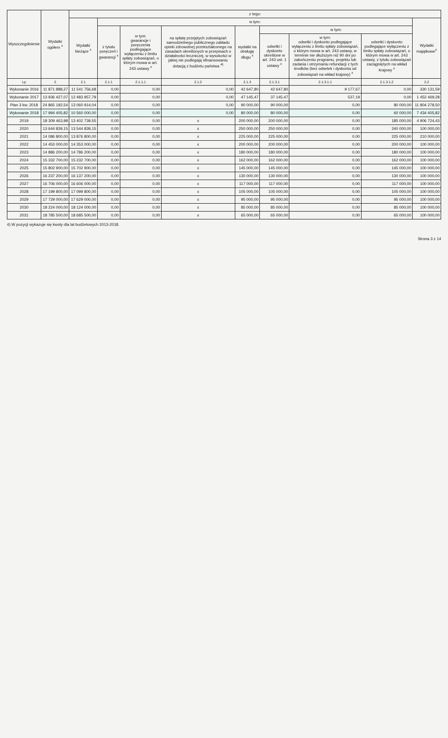| Wyszczególnienie | Wydatki ogółem <sup>x</sup> | z tego: | | | | | | | | |
| --- | --- | --- | --- | --- | --- | --- | --- | --- | --- | --- |
| | | Wydatki bieżące <sup>x</sup> | w tym: | | | | | | | Wydatki majątkowe<sup>x</sup> |
| | | | z tytułu poręczeń i gwarancji <sup>x</sup> | w tym: gwarancje i poręczenia podlegające wyłączeniu z limitu spłaty zobowiązań, o którym mowa w art. 243 ustawy <sup>x</sup> | na spłatę przejętych zobowiązań samodzielnego publicznego zakładu opieki zdrowotnej przekształconego na zasadach określonych w przepisach o działalności leczniczej, w wysokości w jakiej nie podlegają sfinansowaniu dotacją z budżetu państwa <sup>4)</sup> | wydatki na obsługę długu <sup>x</sup> | w tym: | | | |
| | | | | | | | odsetki i dyskonto określone w art. 243 ust. 1 ustawy <sup>x</sup> | w tym: odsetki i dyskonto podlegające wyłączeniu z limitu spłaty zobowiązań, o którym mowa w art. 243 ustawy, w terminie nie dłuższym niż 90 dni po zakończeniu programu, projektu lub zadania i otrzymaniu refundacji z tych środków (bez odsetek i dyskonta od zobowiązań na wkład krajowy) <sup>x</sup> | odsetki i dyskonto podlegające wyłączeniu z limitu spłaty zobowiązań, o którym mowa w art. 243 ustawy, z tytułu zobowiązań zaciągniętych na wkład krajowy <sup>x</sup> | |
| Lp | 2 | 2.1 | 2.1.1 | 2.1.1.1 | 2.1.2 | 2.1.3 | 2.1.3.1 | 2.1.3.1.1 | 2.1.3.1.2 | 2.2 |
| Wykonanie 2016 | 11 871 888,27 | 11 541 756,68 | 0,00 | 0,00 | 0,00 | 42 647,80 | 42 647,80 | 9 177,67 | 0,00 | 330 131,59 |
| Wykonanie 2017 | 13 936 427,07 | 12 483 957,79 | 0,00 | 0,00 | 0,00 | 47 145,47 | 37 145,47 | 537,19 | 0,00 | 1 452 469,28 |
| Plan 3 kw. 2018 | 24 865 192,54 | 13 060 914,04 | 0,00 | 0,00 | 0,00 | 90 000,00 | 90 000,00 | 0,00 | 80 000,00 | 11 804 278,50 |
| Wykonanie 2018 | 17 994 405,82 | 10 560 000,00 | 0,00 | 0,00 | 0,00 | 80 000,00 | 80 000,00 | 0,00 | 60 000,00 | 7 434 405,82 |
| 2019 | 18 309 463,98 | 13 402 739,55 | 0,00 | 0,00 | x | 200 000,00 | 200 000,00 | 0,00 | 185 000,00 | 4 906 724,43 |
| 2020 | 13 644 839,15 | 13 544 839,15 | 0,00 | 0,00 | x | 250 000,00 | 250 000,00 | 0,00 | 240 000,00 | 100 000,00 |
| 2021 | 14 086 800,00 | 13 876 800,00 | 0,00 | 0,00 | x | 225 000,00 | 225 000,00 | 0,00 | 225 000,00 | 210 000,00 |
| 2022 | 14 453 000,00 | 14 353 000,00 | 0,00 | 0,00 | x | 200 000,00 | 200 000,00 | 0,00 | 200 000,00 | 100 000,00 |
| 2023 | 14 886 200,00 | 14 786 200,00 | 0,00 | 0,00 | x | 180 000,00 | 180 000,00 | 0,00 | 180 000,00 | 100 000,00 |
| 2024 | 15 332 700,00 | 15 232 700,00 | 0,00 | 0,00 | x | 162 000,00 | 162 000,00 | 0,00 | 162 000,00 | 100 000,00 |
| 2025 | 15 802 900,00 | 15 702 900,00 | 0,00 | 0,00 | x | 145 000,00 | 145 000,00 | 0,00 | 145 000,00 | 100 000,00 |
| 2026 | 16 237 200,00 | 16 137 200,00 | 0,00 | 0,00 | x | 130 000,00 | 130 000,00 | 0,00 | 130 000,00 | 100 000,00 |
| 2027 | 16 706 000,00 | 16 606 000,00 | 0,00 | 0,00 | x | 117 000,00 | 117 000,00 | 0,00 | 117 000,00 | 100 000,00 |
| 2028 | 17 199 800,00 | 17 099 800,00 | 0,00 | 0,00 | x | 105 000,00 | 105 000,00 | 0,00 | 105 000,00 | 100 000,00 |
| 2029 | 17 729 000,00 | 17 629 000,00 | 0,00 | 0,00 | x | 95 000,00 | 95 000,00 | 0,00 | 95 000,00 | 100 000,00 |
| 2030 | 18 224 000,00 | 18 124 000,00 | 0,00 | 0,00 | x | 85 000,00 | 85 000,00 | 0,00 | 85 000,00 | 100 000,00 |
| 2031 | 18 785 500,00 | 18 685 500,00 | 0,00 | 0,00 | x | 65 000,00 | 65 000,00 | 0,00 | 65 000,00 | 100 000,00 |
4) W pozycji wykazuje się kwoty dla lat budżetowych 2013-2018.
Strona 3 z 14